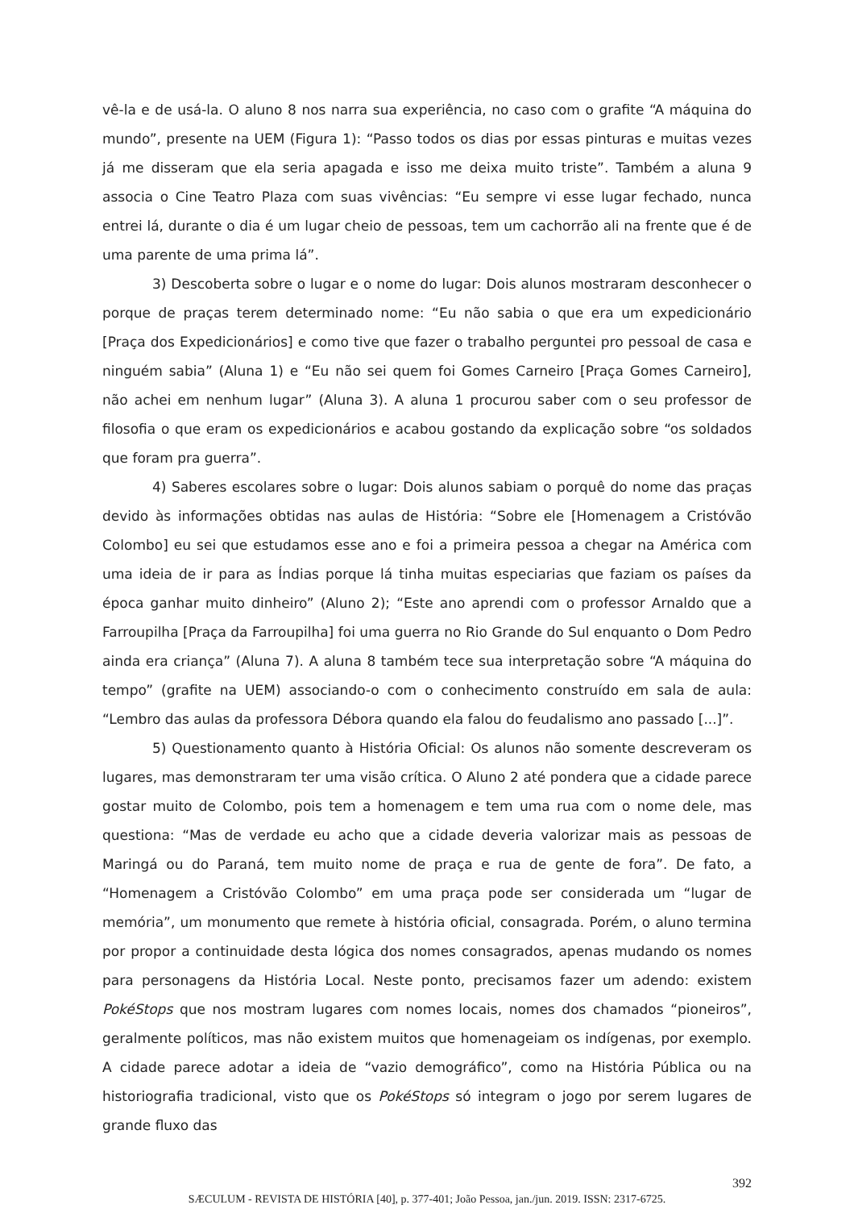vê-la e de usá-la. O aluno 8 nos narra sua experiência, no caso com o grafite “A máquina do mundo”, presente na UEM (Figura 1): “Passo todos os dias por essas pinturas e muitas vezes já me disseram que ela seria apagada e isso me deixa muito triste”. Também a aluna 9 associa o Cine Teatro Plaza com suas vivências: “Eu sempre vi esse lugar fechado, nunca entrei lá, durante o dia é um lugar cheio de pessoas, tem um cachorrão ali na frente que é de uma parente de uma prima lá”.
3) Descoberta sobre o lugar e o nome do lugar: Dois alunos mostraram desconhecer o porque de praças terem determinado nome: “Eu não sabia o que era um expedicionário [Praça dos Expedicionários] e como tive que fazer o trabalho perguntei pro pessoal de casa e ninguém sabia” (Aluna 1) e “Eu não sei quem foi Gomes Carneiro [Praça Gomes Carneiro], não achei em nenhum lugar” (Aluna 3). A aluna 1 procurou saber com o seu professor de filosofia o que eram os expedicionários e acabou gostando da explicação sobre “os soldados que foram pra guerra”.
4) Saberes escolares sobre o lugar: Dois alunos sabiam o porquê do nome das praças devido às informações obtidas nas aulas de História: “Sobre ele [Homenagem a Cristóvão Colombo] eu sei que estudamos esse ano e foi a primeira pessoa a chegar na América com uma ideia de ir para as Índias porque lá tinha muitas especiarias que faziam os países da época ganhar muito dinheiro” (Aluno 2); “Este ano aprendi com o professor Arnaldo que a Farroupilha [Praça da Farroupilha] foi uma guerra no Rio Grande do Sul enquanto o Dom Pedro ainda era criança” (Aluna 7). A aluna 8 também tece sua interpretação sobre “A máquina do tempo” (grafite na UEM) associando-o com o conhecimento construído em sala de aula: “Lembro das aulas da professora Débora quando ela falou do feudalismo ano passado [...]”.
5) Questionamento quanto à História Oficial: Os alunos não somente descreveram os lugares, mas demonstraram ter uma visão crítica. O Aluno 2 até pondera que a cidade parece gostar muito de Colombo, pois tem a homenagem e tem uma rua com o nome dele, mas questiona: “Mas de verdade eu acho que a cidade deveria valorizar mais as pessoas de Maringá ou do Paraná, tem muito nome de praça e rua de gente de fora”. De fato, a “Homenagem a Cristóvão Colombo” em uma praça pode ser considerada um “lugar de memória”, um monumento que remete à história oficial, consagrada. Porém, o aluno termina por propor a continuidade desta lógica dos nomes consagrados, apenas mudando os nomes para personagens da História Local. Neste ponto, precisamos fazer um adendo: existem PokéStops que nos mostram lugares com nomes locais, nomes dos chamados “pioneiros”, geralmente políticos, mas não existem muitos que homenageiam os indígenas, por exemplo. A cidade parece adotar a ideia de “vazio demográfico”, como na História Pública ou na historiografia tradicional, visto que os PokéStops só integram o jogo por serem lugares de grande fluxo das
392
SÆCULUM - REVISTA DE HISTÓRIA [40], p. 377-401; João Pessoa, jan./jun. 2019. ISSN: 2317-6725.